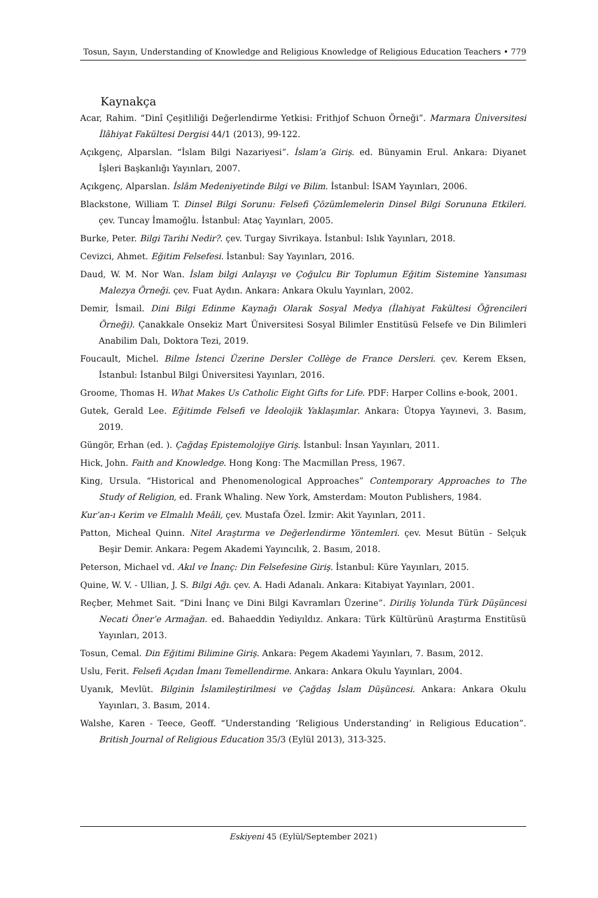Tosun, Sayın, Understanding of Knowledge and Religious Knowledge of Religious Education Teachers • 779
Kaynakça
Acar, Rahim. “Dinî Çeşitliliği Değerlendirme Yetkisi: Frithjof Schuon Örneği”. Marmara Üniversitesi İlâhiyat Fakültesi Dergisi 44/1 (2013), 99-122.
Açıkgenç, Alparslan. “İslam Bilgi Nazariyesi”. İslam’a Giriş. ed. Bünyamin Erul. Ankara: Diyanet İşleri Başkanlığı Yayınları, 2007.
Açıkgenç, Alparslan. İslâm Medeniyetinde Bilgi ve Bilim. İstanbul: İSAM Yayınları, 2006.
Blackstone, William T. Dinsel Bilgi Sorunu: Felsefi Çözümlemelerin Dinsel Bilgi Sorununa Etkileri. çev. Tuncay İmamoğlu. İstanbul: Ataç Yayınları, 2005.
Burke, Peter. Bilgi Tarihi Nedir?. çev. Turgay Sivrikaya. İstanbul: Islık Yayınları, 2018.
Cevizci, Ahmet. Eğitim Felsefesi. İstanbul: Say Yayınları, 2016.
Daud, W. M. Nor Wan. İslam bilgi Anlayışı ve Çoğulcu Bir Toplumun Eğitim Sistemine Yansıması Malezya Örneği. çev. Fuat Aydın. Ankara: Ankara Okulu Yayınları, 2002.
Demir, İsmail. Dini Bilgi Edinme Kaynağı Olarak Sosyal Medya (İlahiyat Fakültesi Öğrencileri Örneği). Çanakkale Onsekiz Mart Üniversitesi Sosyal Bilimler Enstitüsü Felsefe ve Din Bilimleri Anabilim Dalı, Doktora Tezi, 2019.
Foucault, Michel. Bilme İstenci Üzerine Dersler Collège de France Dersleri. çev. Kerem Eksen, İstanbul: İstanbul Bilgi Üniversitesi Yayınları, 2016.
Groome, Thomas H. What Makes Us Catholic Eight Gifts for Life. PDF: Harper Collins e-book, 2001.
Gutek, Gerald Lee. Eğitimde Felsefi ve İdeolojik Yaklaşımlar. Ankara: Ütopya Yayınevi, 3. Basım, 2019.
Güngör, Erhan (ed. ). Çağdaş Epistemolojiye Giriş. İstanbul: İnsan Yayınları, 2011.
Hick, John. Faith and Knowledge. Hong Kong: The Macmillan Press, 1967.
King, Ursula. “Historical and Phenomenological Approaches” Contemporary Approaches to The Study of Religion, ed. Frank Whaling. New York, Amsterdam: Mouton Publishers, 1984.
Kur’an-ı Kerim ve Elmalılı Meâli, çev. Mustafa Özel. İzmir: Akit Yayınları, 2011.
Patton, Micheal Quinn. Nitel Araştırma ve Değerlendirme Yöntemleri. çev. Mesut Bütün - Selçuk Beşir Demir. Ankara: Pegem Akademi Yayıncılık, 2. Basım, 2018.
Peterson, Michael vd. Akıl ve İnanç: Din Felsefesine Giriş. İstanbul: Küre Yayınları, 2015.
Quine, W. V. - Ullian, J. S. Bilgi Ağı. çev. A. Hadi Adanalı. Ankara: Kitabiyat Yayınları, 2001.
Reçber, Mehmet Sait. “Dini İnanç ve Dini Bilgi Kavramları Üzerine”. Diriliş Yolunda Türk Düşüncesi Necati Öner’e Armağan. ed. Bahaeddin Yediyıldız. Ankara: Türk Kültürünü Araştırma Enstitüsü Yayınları, 2013.
Tosun, Cemal. Din Eğitimi Bilimine Giriş. Ankara: Pegem Akademi Yayınları, 7. Basım, 2012.
Uslu, Ferit. Felsefi Açıdan İmanı Temellendirme. Ankara: Ankara Okulu Yayınları, 2004.
Uyanık, Mevlüt. Bilginin İslamileştirilmesi ve Çağdaş İslam Düşüncesi. Ankara: Ankara Okulu Yayınları, 3. Basım, 2014.
Walshe, Karen - Teece, Geoff. “Understanding ‘Religious Understanding’ in Religious Education”. British Journal of Religious Education 35/3 (Eylül 2013), 313-325.
Eskiyeni 45 (Eylül/September 2021)